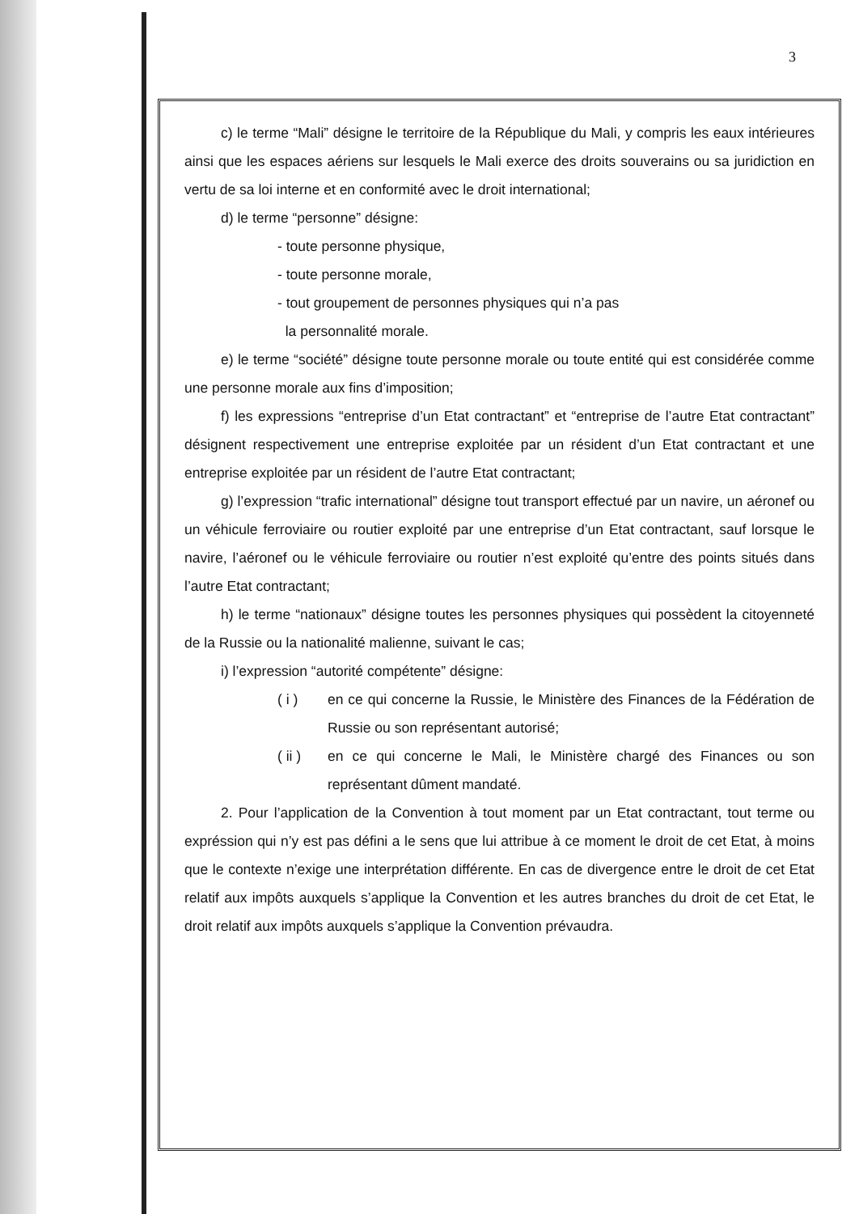3
c) le terme “Mali” désigne le territoire de la République du Mali, y compris les eaux intérieures ainsi que les espaces aériens sur lesquels le Mali exerce des droits souverains ou sa juridiction en vertu de sa loi interne et en conformité avec le droit international;
d) le terme “personne” désigne:
- toute personne physique,
- toute personne morale,
- tout groupement de personnes physiques qui n’a pas
la personnalité morale.
e) le terme “société” désigne toute personne morale ou toute entité qui est considérée comme une personne morale aux fins d’imposition;
f) les expressions “entreprise d’un Etat contractant” et “entreprise de l’autre Etat contractant” désignent respectivement une entreprise exploitée par un résident d’un Etat contractant et une entreprise exploitée par un résident de l’autre Etat contractant;
g) l’expression “trafic international” désigne tout transport effectué par un navire, un aéronef ou un véhicule ferroviaire ou routier exploité par une entreprise d’un Etat contractant, sauf lorsque le navire, l’aéronef ou le véhicule ferroviaire ou routier n’est exploité qu’entre des points situés dans l’autre Etat contractant;
h) le terme “nationaux” désigne toutes les personnes physiques qui possèdent la citoyenneté de la Russie ou la nationalité malienne, suivant le cas;
i) l’expression “autorité compétente” désigne:
( i ) en ce qui concerne la Russie, le Ministère des Finances de la Fédération de Russie ou son représentant autorisé;
( ii ) en ce qui concerne le Mali, le Ministère chargé des Finances ou son représentant dûment mandaté.
2. Pour l’application de la Convention à tout moment par un Etat contractant, tout terme ou expréssion qui n’y est pas défini a le sens que lui attribue à ce moment le droit de cet Etat, à moins que le contexte n’exige une interprétation différente. En cas de divergence entre le droit de cet Etat relatif aux impôts auxquels s’applique la Convention et les autres branches du droit de cet Etat, le droit relatif aux impôts auxquels s’applique la Convention prévaudra.